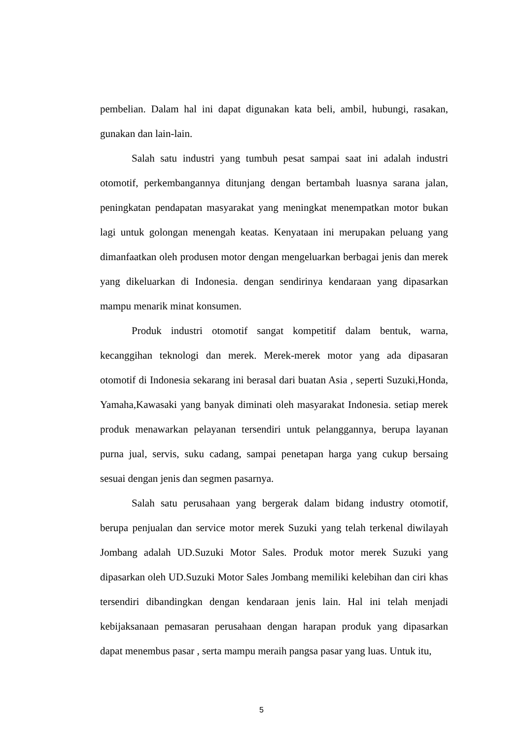pembelian. Dalam hal ini dapat digunakan kata beli, ambil, hubungi, rasakan, gunakan dan lain-lain.
Salah satu industri yang tumbuh pesat sampai saat ini adalah industri otomotif, perkembangannya ditunjang dengan bertambah luasnya sarana jalan, peningkatan pendapatan masyarakat yang meningkat menempatkan motor bukan lagi untuk golongan menengah keatas. Kenyataan ini merupakan peluang yang dimanfaatkan oleh produsen motor dengan mengeluarkan berbagai jenis dan merek yang dikeluarkan di Indonesia. dengan sendirinya kendaraan yang dipasarkan mampu menarik minat konsumen.
Produk industri otomotif sangat kompetitif dalam bentuk, warna, kecanggihan teknologi dan merek. Merek-merek motor yang ada dipasaran otomotif di Indonesia sekarang ini berasal dari buatan Asia , seperti Suzuki,Honda, Yamaha,Kawasaki yang banyak diminati oleh masyarakat Indonesia. setiap merek produk menawarkan pelayanan tersendiri untuk pelanggannya, berupa layanan purna jual, servis, suku cadang, sampai penetapan harga yang cukup bersaing sesuai dengan jenis dan segmen pasarnya.
Salah satu perusahaan yang bergerak dalam bidang industry otomotif, berupa penjualan dan service motor merek Suzuki yang telah terkenal diwilayah Jombang adalah UD.Suzuki Motor Sales. Produk motor merek Suzuki yang dipasarkan oleh UD.Suzuki Motor Sales Jombang memiliki kelebihan dan ciri khas tersendiri dibandingkan dengan kendaraan jenis lain. Hal ini telah menjadi kebijaksanaan pemasaran perusahaan dengan harapan produk yang dipasarkan dapat menembus pasar , serta mampu meraih pangsa pasar yang luas. Untuk itu,
5